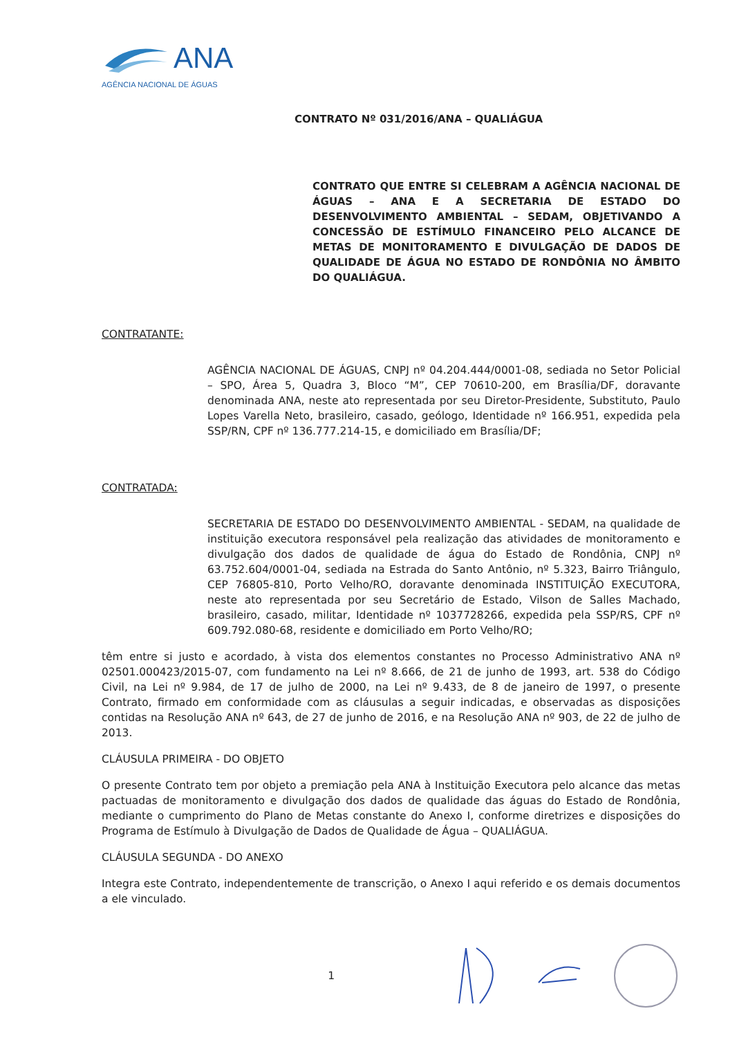ANA
AGÊNCIA NACIONAL DE ÁGUAS
CONTRATO Nº 031/2016/ANA – QUALIÁGUA
CONTRATO QUE ENTRE SI CELEBRAM A AGÊNCIA NACIONAL DE ÁGUAS – ANA E A SECRETARIA DE ESTADO DO DESENVOLVIMENTO AMBIENTAL – SEDAM, OBJETIVANDO A CONCESSÃO DE ESTÍMULO FINANCEIRO PELO ALCANCE DE METAS DE MONITORAMENTO E DIVULGAÇÃO DE DADOS DE QUALIDADE DE ÁGUA NO ESTADO DE RONDÔNIA NO ÂMBITO DO QUALIÁGUA.
CONTRATANTE:
AGÊNCIA NACIONAL DE ÁGUAS, CNPJ nº 04.204.444/0001-08, sediada no Setor Policial – SPO, Área 5, Quadra 3, Bloco “M”, CEP 70610-200, em Brasília/DF, doravante denominada ANA, neste ato representada por seu Diretor-Presidente, Substituto, Paulo Lopes Varella Neto, brasileiro, casado, geólogo, Identidade nº 166.951, expedida pela SSP/RN, CPF nº 136.777.214-15, e domiciliado em Brasília/DF;
CONTRATADA:
SECRETARIA DE ESTADO DO DESENVOLVIMENTO AMBIENTAL - SEDAM, na qualidade de instituição executora responsável pela realização das atividades de monitoramento e divulgação dos dados de qualidade de água do Estado de Rondônia, CNPJ nº 63.752.604/0001-04, sediada na Estrada do Santo Antônio, nº 5.323, Bairro Triângulo, CEP 76805-810, Porto Velho/RO, doravante denominada INSTITUIÇÃO EXECUTORA, neste ato representada por seu Secretário de Estado, Vilson de Salles Machado, brasileiro, casado, militar, Identidade nº 1037728266, expedida pela SSP/RS, CPF nº 609.792.080-68, residente e domiciliado em Porto Velho/RO;
têm entre si justo e acordado, à vista dos elementos constantes no Processo Administrativo ANA nº 02501.000423/2015-07, com fundamento na Lei nº 8.666, de 21 de junho de 1993, art. 538 do Código Civil, na Lei nº 9.984, de 17 de julho de 2000, na Lei nº 9.433, de 8 de janeiro de 1997, o presente Contrato, firmado em conformidade com as cláusulas a seguir indicadas, e observadas as disposições contidas na Resolução ANA nº 643, de 27 de junho de 2016, e na Resolução ANA nº 903, de 22 de julho de 2013.
CLÁUSULA PRIMEIRA - DO OBJETO
O presente Contrato tem por objeto a premiação pela ANA à Instituição Executora pelo alcance das metas pactuadas de monitoramento e divulgação dos dados de qualidade das águas do Estado de Rondônia, mediante o cumprimento do Plano de Metas constante do Anexo I, conforme diretrizes e disposições do Programa de Estímulo à Divulgação de Dados de Qualidade de Água – QUALIÁGUA.
CLÁUSULA SEGUNDA - DO ANEXO
Integra este Contrato, independentemente de transcrição, o Anexo I aqui referido e os demais documentos a ele vinculado.
1